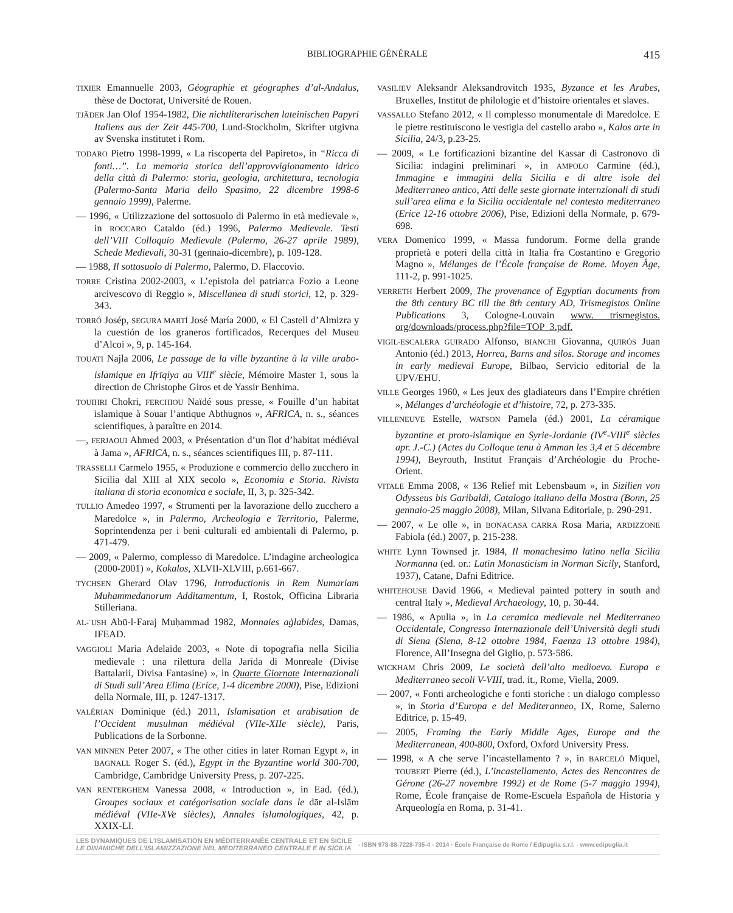BIBLIOGRAPHIE GÉNÉRALE 415
TIXIER Emannuelle 2003, Géographie et géographes d’al-Andalus, thèse de Doctorat, Université de Rouen.
TJÄDER Jan Olof 1954-1982, Die nichtliterarischen lateinischen Papyri Italiens aus der Zeit 445-700, Lund-Stockholm, Skrifter utgivna av Svenska institutet i Rom.
TODARO Pietro 1998-1999, « La riscoperta del Papireto», in “Ricca di fonti…”. La memoria storica dell’approvvigionamento idrico della città di Palermo: storia, geologia, architettura, tecnologia (Palermo-Santa Maria dello Spasimo, 22 dicembre 1998-6 gennaio 1999), Palerme.
— 1996, « Utilizzazione del sottosuolo di Palermo in età medievale », in ROCCARO Cataldo (éd.) 1996, Palermo Medievale. Testi dell’VIII Colloquio Medievale (Palermo, 26-27 aprile 1989), Schede Medievali, 30-31 (gennaio-dicembre), p. 109-128.
— 1988, Il sottosuolo di Palermo, Palermo, D. Flaccovio.
TORRE Cristina 2002-2003, « L’epistola del patriarca Fozio a Leone arcivescovo di Reggio », Miscellanea di studi storici, 12, p. 329-343.
TORRÓ Josép, SEGURA MARTÍ José María 2000, « El Castell d’Almizra y la cuestión de los graneros fortificados, Recerques del Museu d’Alcoi », 9, p. 145-164.
TOUATI Najla 2006, Le passage de la ville byzantine à la ville arabo-islamique en Ifrīqiya au VIII<sup>e</sup> siècle, Mémoire Master 1, sous la direction de Christophe Giros et de Yassir Benhima.
TOUIHRI Chokri, FERCHIOU Naïdé sous presse, « Fouille d’un habitat islamique à Souar l’antique Abthugnos », AFRICA, n. s., séances scientifiques, à paraître en 2014.
—, FERJAOUI Ahmed 2003, « Présentation d’un îlot d’habitat médiéval à Jama », AFRICA, n. s., séances scientifiques III, p. 87-111.
TRASSELLI Carmelo 1955, « Produzione e commercio dello zucchero in Sicilia dal XIII al XIX secolo », Economia e Storia. Rivista italiana di storia economica e sociale, II, 3, p. 325-342.
TULLIO Amedeo 1997, « Strumenti per la lavorazione dello zucchero a Maredolce », in Palermo, Archeologia e Territorio, Palerme, Soprintendenza per i beni culturali ed ambientali di Palermo, p. 471-479.
— 2009, « Palermo, complesso di Maredolce. L’indagine archeologica (2000-2001) », Kokalos, XLVII-XLVIII, p.661-667.
TYCHSEN Gherard Olav 1796, Introductionis in Rem Numariam Muhammedanorum Additamentum, I, Rostok, Officina Libraria Stilleriana.
AL-ʿUSH Abū-l-Faraj Muḥammad 1982, Monnaies aġlabides, Damas, IFEAD.
VAGGIOLI Maria Adelaide 2003, « Note di topografia nella Sicilia medievale : una rilettura della Jarīda di Monreale (Divise Battalarii, Divisa Fantasine) », in Quarte Giornate Internazionali di Studi sull’Area Elima (Erice, 1-4 dicembre 2000), Pise, Edizioni della Normale, III, p. 1247-1317.
VALÉRIAN Dominique (éd.) 2011, Islamisation et arabisation de l’Occident musulman médiéval (VIIe-XIIe siècle), Paris, Publications de la Sorbonne.
VAN MINNEN Peter 2007, « The other cities in later Roman Egypt », in BAGNALL Roger S. (éd.), Egypt in the Byzantine world 300-700, Cambridge, Cambridge University Press, p. 207-225.
VAN RENTERGHEM Vanessa 2008, « Introduction », in Ead. (éd.), Groupes sociaux et catégorisation sociale dans le dār al-Islām médiéval (VIIe-XVe siècles), Annales islamologiques, 42, p. XXIX-LI.
VASILIEV Aleksandr Aleksandrovitch 1935, Byzance et les Arabes, Bruxelles, Institut de philologie et d’histoire orientales et slaves.
VASSALLO Stefano 2012, « Il complesso monumentale di Maredolce. E le pietre restituiscono le vestigia del castello arabo », Kalos arte in Sicilia, 24/3, p.23-25.
— 2009, « Le fortificazioni bizantine del Kassar di Castronovo di Sicilia: indagini preliminari », in AMPOLO Carmine (éd.), Immagine e immagini della Sicilia e di altre isole del Mediterraneo antico, Atti delle seste giornate internzionali di studi sull’area elima e la Sicilia occidentale nel contesto mediterraneo (Erice 12-16 ottobre 2006), Pise, Edizioni della Normale, p. 679-698.
VERA Domenico 1999, « Massa fundorum. Forme della grande proprietà e poteri della città in Italia fra Costantino e Gregorio Magno », Mélanges de l’École française de Rome. Moyen Âge, 111-2, p. 991-1025.
VERRETH Herbert 2009, The provenance of Egyptian documents from the 8th century BC till the 8th century AD, Trismegistos Online Publications 3, Cologne-Louvain www. trismegistos. org/downloads/process.php?file=TOP_3.pdf.
VIGIL-ESCALERA GUIRADO Alfonso, BIANCHI Giovanna, QUIRÓS Juan Antonio (éd.) 2013, Horrea, Barns and silos. Storage and incomes in early medieval Europe, Bilbao, Servicio editorial de la UPV/EHU.
VILLE Georges 1960, « Les jeux des gladiateurs dans l’Empire chrétien », Mélanges d’archéologie et d’histoire, 72, p. 273-335.
VILLENEUVE Estelle, WATSON Pamela (éd.) 2001, La céramique byzantine et proto-islamique en Syrie-Jordanie (IV<sup>e</sup>-VIII<sup>e</sup> siècles apr. J.-C.) (Actes du Colloque tenu à Amman les 3,4 et 5 décembre 1994), Beyrouth, Institut Français d’Archéologie du Proche-Orient.
VITALE Emma 2008, « 136 Relief mit Lebensbaum », in Sizilien von Odysseus bis Garibaldi, Catalogo italiano della Mostra (Bonn, 25 gennaio-25 maggio 2008), Milan, Silvana Editoriale, p. 290-291.
— 2007, « Le olle », in BONACASA CARRA Rosa Maria, ARDIZZONE Fabiola (éd.) 2007, p. 215-238.
WHITE Lynn Townsed jr. 1984, Il monachesimo latino nella Sicilia Normanna (ed. or.: Latin Monasticism in Norman Sicily, Stanford, 1937), Catane, Dafni Editrice.
WHITEHOUSE David 1966, « Medieval painted pottery in south and central Italy », Medieval Archaeology, 10, p. 30-44.
— 1986, « Apulia », in La ceramica medievale nel Mediterraneo Occidentale, Congresso Internazionale dell’Università degli studi di Siena (Siena, 8-12 ottobre 1984, Faenza 13 ottobre 1984), Florence, All’Insegna del Giglio, p. 573-586.
WICKHAM Chris 2009, Le società dell’alto medioevo. Europa e Mediterraneo secoli V-VIII, trad. it., Rome, Viella, 2009.
— 2007, « Fonti archeologiche e fonti storiche : un dialogo complesso », in Storia d’Europa e del Mediteranneo, IX, Rome, Salerno Editrice, p. 15-49.
— 2005, Framing the Early Middle Ages, Europe and the Mediterranean, 400-800, Oxford, Oxford University Press.
— 1998, « A che serve l’incastellamento ? », in BARCELÓ Miquel, TOUBERT Pierre (éd.), L’incastellamento, Actes des Rencontres de Gérone (26-27 novembre 1992) et de Rome (5-7 maggio 1994), Rome, École française de Rome-Escuela Española de Historia y Arqueología en Roma, p. 31-41.
LES DYNAMIQUES DE L’ISLAMISATION EN MÉDITERRANÉE CENTRALE ET EN SICILE
LE DINAMICHE DELL’ISLAMIZZAZIONE NEL MEDITERRANEO CENTRALE E IN SICILIA
- ISBN 978-88-7228-735-4 - 2014 · École Française de Rome / Edipuglia s.r.l. - www.edipuglia.it